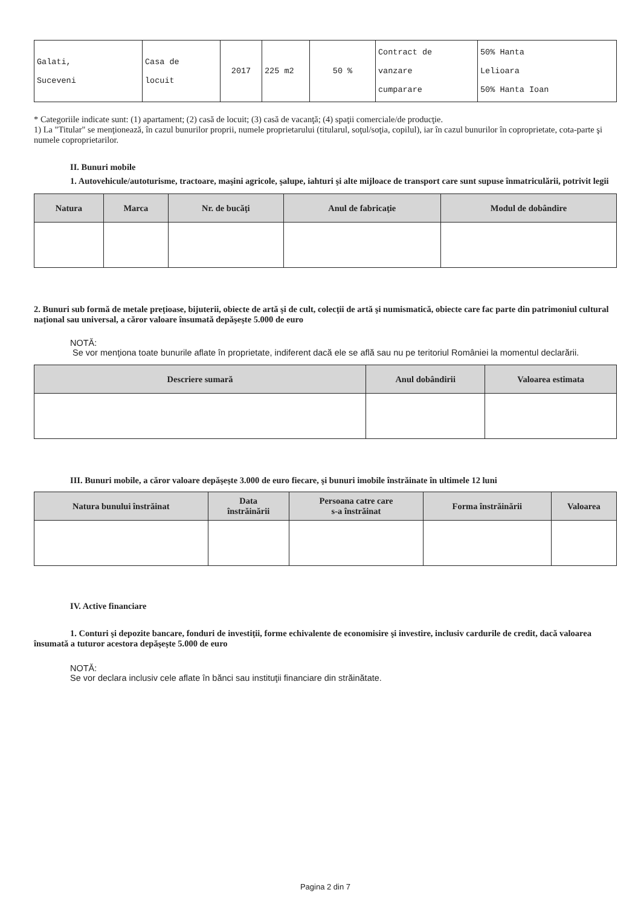| Galati, Suceveni | Casa de locuit | 2017 | 225 m2 | 50 % | Contract de vanzare cumparare | 50% Hanta Lelioara 50% Hanta Ioan |
* Categoriile indicate sunt: (1) apartament; (2) casă de locuit; (3) casă de vacanţă; (4) spaţii comerciale/de producţie.
1) La "Titular" se menţionează, în cazul bunurilor proprii, numele proprietarului (titularul, soţul/soţia, copilul), iar în cazul bunurilor în coproprietate, cota-parte şi numele coproprietarilor.
II. Bunuri mobile
1. Autovehicule/autoturisme, tractoare, maşini agricole, şalupe, iahturi şi alte mijloace de transport care sunt supuse înmatriculării, potrivit legii
| Natura | Marca | Nr. de bucăţi | Anul de fabricaţie | Modul de dobândire |
| --- | --- | --- | --- | --- |
2. Bunuri sub formă de metale preţioase, bijuterii, obiecte de artă şi de cult, colecţii de artă şi numismatică, obiecte care fac parte din patrimoniul cultural naţional sau universal, a căror valoare însumată depăşeşte 5.000 de euro
NOTĂ:
Se vor menţiona toate bunurile aflate în proprietate, indiferent dacă ele se află sau nu pe teritoriul României la momentul declarării.
| Descriere sumară | Anul dobândirii | Valoarea estimata |
| --- | --- | --- |
III. Bunuri mobile, a căror valoare depăşeşte 3.000 de euro fiecare, şi bunuri imobile înstrăinate în ultimele 12 luni
| Natura bunului înstrăinat | Data înstrăinării | Persoana catre care s-a înstrăinat | Forma înstrăinării | Valoarea |
| --- | --- | --- | --- | --- |
IV. Active financiare
1. Conturi şi depozite bancare, fonduri de investiţii, forme echivalente de economisire şi investire, inclusiv cardurile de credit, dacă valoarea însumată a tuturor acestora depăşeşte 5.000 de euro
NOTĂ:
Se vor declara inclusiv cele aflate în bănci sau instituţii financiare din străinătate.
Pagina 2 din 7